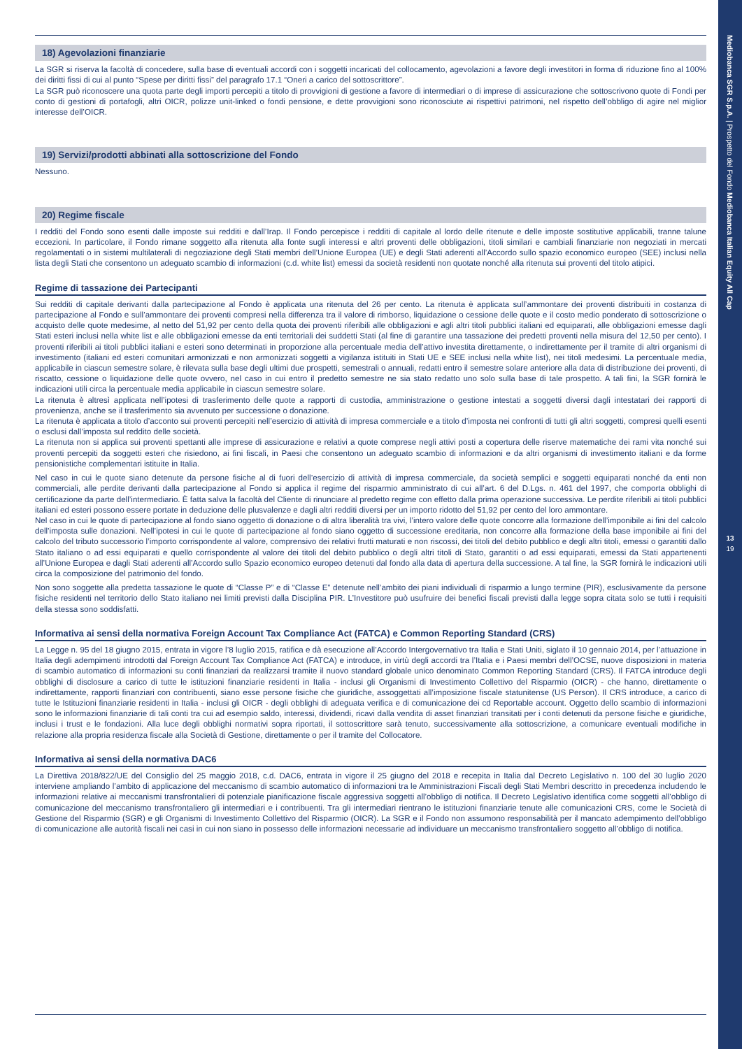Mediobanca SGR S.p.A. | Prospetto del Fondo Mediobanca Italian Equity All Cap
13
19
18) Agevolazioni finanziarie
La SGR si riserva la facoltà di concedere, sulla base di eventuali accordi con i soggetti incaricati del collocamento, agevolazioni a favore degli investitori in forma di riduzione fino al 100% dei diritti fissi di cui al punto “Spese per diritti fissi” del paragrafo 17.1 “Oneri a carico del sottoscrittore”.
La SGR può riconoscere una quota parte degli importi percepiti a titolo di provvigioni di gestione a favore di intermediari o di imprese di assicurazione che sottoscrivono quote di Fondi per conto di gestioni di portafogli, altri OICR, polizze unit-linked o fondi pensione, e dette provvigioni sono riconosciute ai rispettivi patrimoni, nel rispetto dell’obbligo di agire nel miglior interesse dell’OICR.
19) Servizi/prodotti abbinati alla sottoscrizione del Fondo
Nessuno.
20) Regime fiscale
I redditi del Fondo sono esenti dalle imposte sui redditi e dall’Irap. Il Fondo percepisce i redditi di capitale al lordo delle ritenute e delle imposte sostitutive applicabili, tranne talune eccezioni. In particolare, il Fondo rimane soggetto alla ritenuta alla fonte sugli interessi e altri proventi delle obbligazioni, titoli similari e cambiali finanziarie non negoziati in mercati regolamentati o in sistemi multilaterali di negoziazione degli Stati membri dell’Unione Europea (UE) e degli Stati aderenti all’Accordo sullo spazio economico europeo (SEE) inclusi nella lista degli Stati che consentono un adeguato scambio di informazioni (c.d. white list) emessi da società residenti non quotate nonché alla ritenuta sui proventi del titolo atipici.
Regime di tassazione dei Partecipanti
Sui redditi di capitale derivanti dalla partecipazione al Fondo è applicata una ritenuta del 26 per cento. La ritenuta è applicata sull’ammontare dei proventi distribuiti in costanza di partecipazione al Fondo e sull’ammontare dei proventi compresi nella differenza tra il valore di rimborso, liquidazione o cessione delle quote e il costo medio ponderato di sottoscrizione o acquisto delle quote medesime, al netto del 51,92 per cento della quota dei proventi riferibili alle obbligazioni e agli altri titoli pubblici italiani ed equiparati, alle obbligazioni emesse dagli Stati esteri inclusi nella white list e alle obbligazioni emesse da enti territoriali dei suddetti Stati (al fine di garantire una tassazione dei predetti proventi nella misura del 12,50 per cento). I proventi riferibili ai titoli pubblici italiani e esteri sono determinati in proporzione alla percentuale media dell’attivo investita direttamente, o indirettamente per il tramite di altri organismi di investimento (italiani ed esteri comunitari armonizzati e non armonizzati soggetti a vigilanza istituiti in Stati UE e SEE inclusi nella white list), nei titoli medesimi. La percentuale media, applicabile in ciascun semestre solare, è rilevata sulla base degli ultimi due prospetti, semestrali o annuali, redatti entro il semestre solare anteriore alla data di distribuzione dei proventi, di riscatto, cessione o liquidazione delle quote ovvero, nel caso in cui entro il predetto semestre ne sia stato redatto uno solo sulla base di tale prospetto. A tali fini, la SGR fornirà le indicazioni utili circa la percentuale media applicabile in ciascun semestre solare.
La ritenuta è altresì applicata nell’ipotesi di trasferimento delle quote a rapporti di custodia, amministrazione o gestione intestati a soggetti diversi dagli intestatari dei rapporti di provenienza, anche se il trasferimento sia avvenuto per successione o donazione.
La ritenuta è applicata a titolo d’acconto sui proventi percepiti nell’esercizio di attività di impresa commerciale e a titolo d’imposta nei confronti di tutti gli altri soggetti, compresi quelli esenti o esclusi dall’imposta sul reddito delle società.
La ritenuta non si applica sui proventi spettanti alle imprese di assicurazione e relativi a quote comprese negli attivi posti a copertura delle riserve matematiche dei rami vita nonché sui proventi percepiti da soggetti esteri che risiedono, ai fini fiscali, in Paesi che consentono un adeguato scambio di informazioni e da altri organismi di investimento italiani e da forme pensionistiche complementari istituite in Italia.
Nel caso in cui le quote siano detenute da persone fisiche al di fuori dell’esercizio di attività di impresa commerciale, da società semplici e soggetti equiparati nonché da enti non commerciali, alle perdite derivanti dalla partecipazione al Fondo si applica il regime del risparmio amministrato di cui all’art. 6 del D.Lgs. n. 461 del 1997, che comporta obblighi di certificazione da parte dell’intermediario. È fatta salva la facoltà del Cliente di rinunciare al predetto regime con effetto dalla prima operazione successiva. Le perdite riferibili ai titoli pubblici italiani ed esteri possono essere portate in deduzione delle plusvalenze e dagli altri redditi diversi per un importo ridotto del 51,92 per cento del loro ammontare.
Nel caso in cui le quote di partecipazione al fondo siano oggetto di donazione o di altra liberalità tra vivi, l’intero valore delle quote concorre alla formazione dell’imponibile ai fini del calcolo dell’imposta sulle donazioni. Nell’ipotesi in cui le quote di partecipazione al fondo siano oggetto di successione ereditaria, non concorre alla formazione della base imponibile ai fini del calcolo del tributo successorio l’importo corrispondente al valore, comprensivo dei relativi frutti maturati e non riscossi, dei titoli del debito pubblico e degli altri titoli, emessi o garantiti dallo Stato italiano o ad essi equiparati e quello corrispondente al valore dei titoli del debito pubblico o degli altri titoli di Stato, garantiti o ad essi equiparati, emessi da Stati appartenenti all’Unione Europea e dagli Stati aderenti all’Accordo sullo Spazio economico europeo detenuti dal fondo alla data di apertura della successione. A tal fine, la SGR fornirà le indicazioni utili circa la composizione del patrimonio del fondo.
Non sono soggette alla predetta tassazione le quote di “Classe P” e di “Classe E” detenute nell’ambito dei piani individuali di risparmio a lungo termine (PIR), esclusivamente da persone fisiche residenti nel territorio dello Stato italiano nei limiti previsti dalla Disciplina PIR. L’Investitore può usufruire dei benefici fiscali previsti dalla legge sopra citata solo se tutti i requisiti della stessa sono soddisfatti.
Informativa ai sensi della normativa Foreign Account Tax Compliance Act (FATCA) e Common Reporting Standard (CRS)
La Legge n. 95 del 18 giugno 2015, entrata in vigore l’8 luglio 2015, ratifica e dà esecuzione all’Accordo Intergovernativo tra Italia e Stati Uniti, siglato il 10 gennaio 2014, per l’attuazione in Italia degli adempimenti introdotti dal Foreign Account Tax Compliance Act (FATCA) e introduce, in virtù degli accordi tra l’Italia e i Paesi membri dell’OCSE, nuove disposizioni in materia di scambio automatico di informazioni su conti finanziari da realizzarsi tramite il nuovo standard globale unico denominato Common Reporting Standard (CRS). Il FATCA introduce degli obblighi di disclosure a carico di tutte le istituzioni finanziarie residenti in Italia - inclusi gli Organismi di Investimento Collettivo del Risparmio (OICR) - che hanno, direttamente o indirettamente, rapporti finanziari con contribuenti, siano esse persone fisiche che giuridiche, assoggettati all’imposizione fiscale statunitense (US Person). Il CRS introduce, a carico di tutte le Istituzioni finanziarie residenti in Italia - inclusi gli OICR - degli obblighi di adeguata verifica e di comunicazione dei cd Reportable account. Oggetto dello scambio di informazioni sono le informazioni finanziarie di tali conti tra cui ad esempio saldo, interessi, dividendi, ricavi dalla vendita di asset finanziari transitati per i conti detenuti da persone fisiche e giuridiche, inclusi i trust e le fondazioni. Alla luce degli obblighi normativi sopra riportati, il sottoscrittore sarà tenuto, successivamente alla sottoscrizione, a comunicare eventuali modifiche in relazione alla propria residenza fiscale alla Società di Gestione, direttamente o per il tramite del Collocatore.
Informativa ai sensi della normativa DAC6
La Direttiva 2018/822/UE del Consiglio del 25 maggio 2018, c.d. DAC6, entrata in vigore il 25 giugno del 2018 e recepita in Italia dal Decreto Legislativo n. 100 del 30 luglio 2020 interviene ampliando l’ambito di applicazione del meccanismo di scambio automatico di informazioni tra le Amministrazioni Fiscali degli Stati Membri descritto in precedenza includendo le informazioni relative ai meccanismi transfrontalieri di potenziale pianificazione fiscale aggressiva soggetti all’obbligo di notifica. Il Decreto Legislativo identifica come soggetti all’obbligo di comunicazione del meccanismo transfrontaliero gli intermediari e i contribuenti. Tra gli intermediari rientrano le istituzioni finanziarie tenute alle comunicazioni CRS, come le Società di Gestione del Risparmio (SGR) e gli Organismi di Investimento Collettivo del Risparmio (OICR). La SGR e il Fondo non assumono responsabilità per il mancato adempimento dell’obbligo di comunicazione alle autorità fiscali nei casi in cui non siano in possesso delle informazioni necessarie ad individuare un meccanismo transfrontaliero soggetto all’obbligo di notifica.